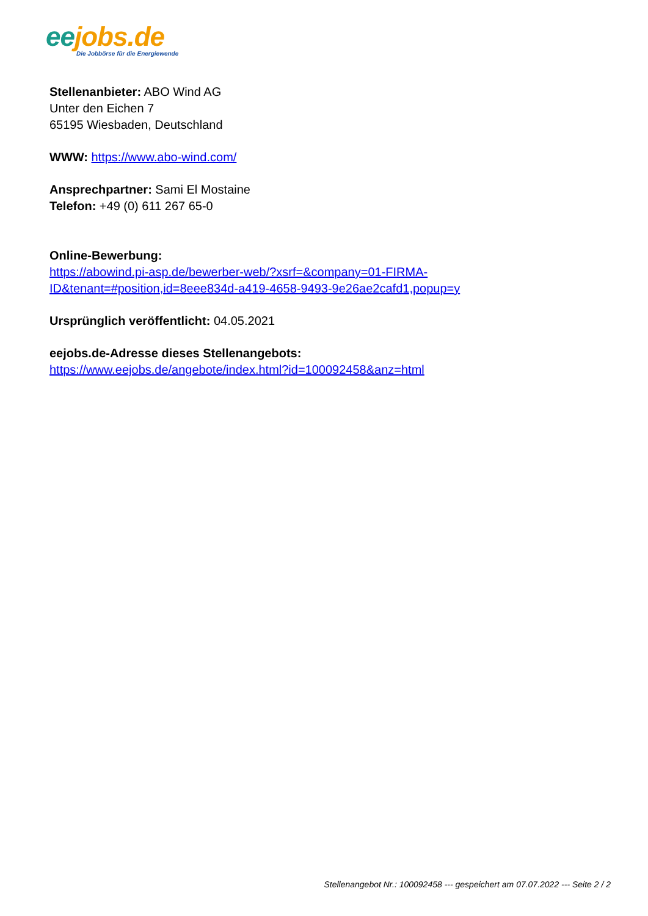ee jobs.de
Die Jobbörse für die Energiewende
Stellenanbieter: ABO Wind AG
Unter den Eichen 7
65195 Wiesbaden, Deutschland
WWW: https://www.abo-wind.com/
Ansprechpartner: Sami El Mostaine
Telefon: +49 (0) 611 267 65-0
Online-Bewerbung:
https://abowind.pi-asp.de/bewerber-web/?xsrf=&company=01-FIRMA-
ID&tenant=#position,id=8eee834d-a419-4658-9493-9e26ae2cafd1,popup=y
Ursprünglich veröffentlicht: 04.05.2021
eejobs.de-Adresse dieses Stellenangebots:
https://www.eejobs.de/angebote/index.html?id=100092458&anz=html
Stellenangebot Nr.: 100092458 --- gespeichert am 07.07.2022 --- Seite 2 / 2